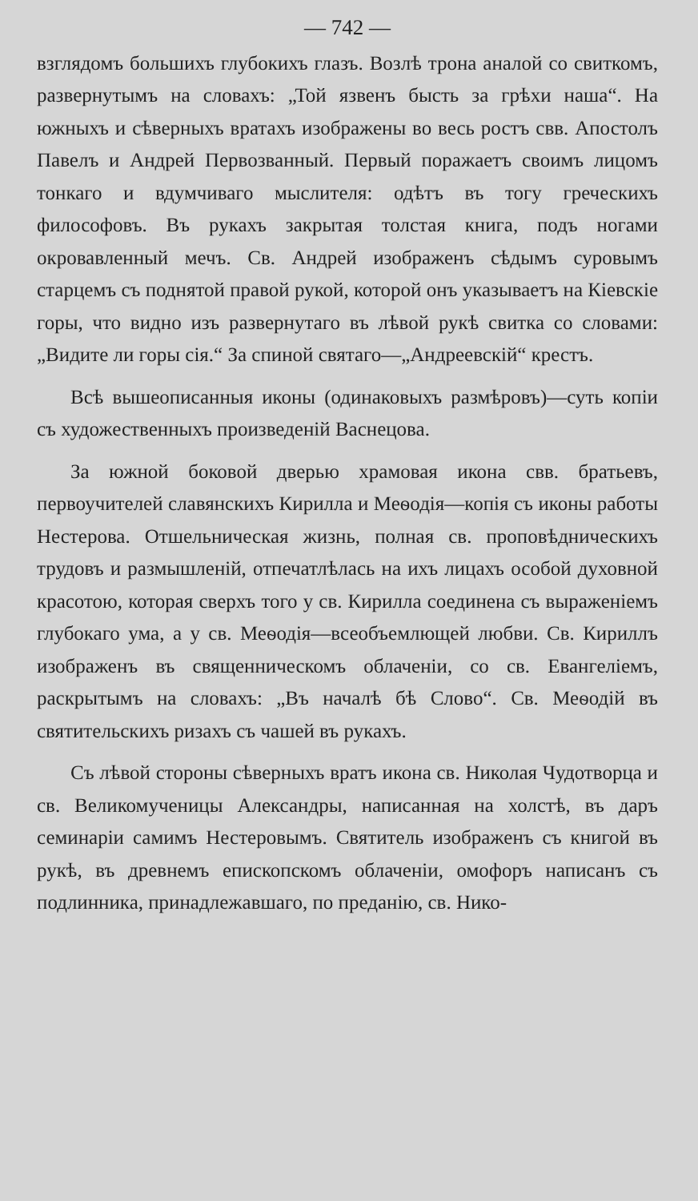— 742 —
взглядомъ большихъ глубокихъ глазъ. Возлѣ трона аналой со свиткомъ, развернутымъ на словахъ: „Той язвенъ бысть за грѣхи наша“. На южныхъ и сѣверныхъ вратахъ изображены во весь ростъ свв. Апостолъ Павелъ и Андрей Первозванный. Первый поражаетъ своимъ лицомъ тонкаго и вдумчиваго мыслителя: одѣтъ въ тогу греческихъ философовъ. Въ рукахъ закрытая толстая книга, подъ ногами окровавленный мечъ. Св. Андрей изображенъ сѣдымъ суровымъ старцемъ съ поднятой правой рукой, которой онъ указываетъ на Кіевскіе горы, что видно изъ развернутаго въ лѣвой рукѣ свитка со словами: „Видите ли горы сія.“ За спиной святаго—„Андреевскій“ крестъ.
Всѣ вышеописанныя иконы (одинаковыхъ размѣровъ)—суть копіи съ художественныхъ произведеній Васнецова.
За южной боковой дверью храмовая икона свв. братьевъ, первоучителей славянскихъ Кирилла и Меѳодія—копія съ иконы работы Нестерова. Отшельническая жизнь, полная св. проповѣдническихъ трудовъ и размышленій, отпечатлѣлась на ихъ лицахъ особой духовной красотою, которая сверхъ того у св. Кирилла соединена съ выраженіемъ глубокаго ума, а у св. Меѳодія—всеобъемлющей любви. Св. Кириллъ изображенъ въ священническомъ облаченіи, со св. Евангеліемъ, раскрытымъ на словахъ: „Въ началѣ бѣ Слово“. Св. Меѳодій въ святительскихъ ризахъ съ чашей въ рукахъ.
Съ лѣвой стороны сѣверныхъ вратъ икона св. Николая Чудотворца и св. Великомученицы Александры, написанная на холстѣ, въ даръ семинаріи самимъ Нестеровымъ. Святитель изображенъ съ книгой въ рукѣ, въ древнемъ епископскомъ облаченіи, омофоръ написанъ съ подлинника, принадлежавшаго, по преданію, св. Нико-